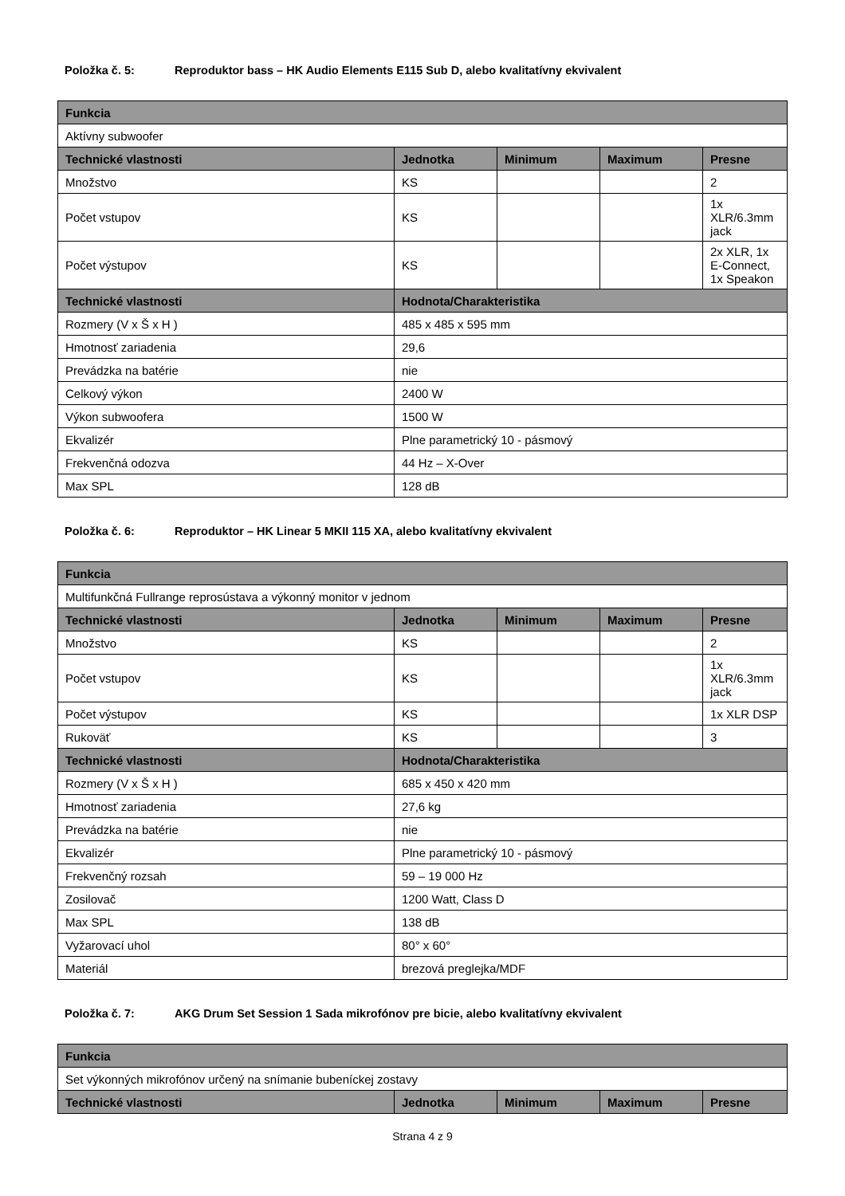Položka č. 5: Reproduktor bass – HK Audio Elements E115 Sub D, alebo kvalitatívny ekvivalent
| Funkcia | | | | |
| --- | --- | --- | --- | --- |
| Aktívny subwoofer | | | | |
| Technické vlastnosti | Jednotka | Minimum | Maximum | Presne |
| Množstvo | KS | | | 2 |
| Počet vstupov | KS | | | 1x XLR/6.3mm jack |
| Počet výstupov | KS | | | 2x XLR, 1x E-Connect, 1x Speakon |
| Technické vlastnosti | Hodnota/Charakteristika | | | |
| Rozmery (V x Š x H ) | 485 x 485 x 595 mm | | | |
| Hmotnosť zariadenia | 29,6 | | | |
| Prevádzka na batérie | nie | | | |
| Celkový výkon | 2400 W | | | |
| Výkon subwoofera | 1500 W | | | |
| Ekvalizér | Plne parametrický 10 - pásmový | | | |
| Frekvenčná odozva | 44 Hz – X-Over | | | |
| Max SPL | 128 dB | | | |
Položka č. 6: Reproduktor – HK Linear 5 MKII 115 XA, alebo kvalitatívny ekvivalent
| Funkcia | | | | |
| --- | --- | --- | --- | --- |
| Multifunkčná Fullrange reprosústava a výkonný monitor v jednom | | | | |
| Technické vlastnosti | Jednotka | Minimum | Maximum | Presne |
| Množstvo | KS | | | 2 |
| Počet vstupov | KS | | | 1x XLR/6.3mm jack |
| Počet výstupov | KS | | | 1x XLR DSP |
| Rukoväť | KS | | | 3 |
| Technické vlastnosti | Hodnota/Charakteristika | | | |
| Rozmery (V x Š x H ) | 685 x 450 x 420 mm | | | |
| Hmotnosť zariadenia | 27,6 kg | | | |
| Prevádzka na batérie | nie | | | |
| Ekvalizér | Plne parametrický 10 - pásmový | | | |
| Frekvenčný rozsah | 59 – 19 000 Hz | | | |
| Zosilovač | 1200 Watt, Class D | | | |
| Max SPL | 138 dB | | | |
| Vyžarovací uhol | 80° x 60° | | | |
| Materiál | brezová preglejka/MDF | | | |
Položka č. 7: AKG Drum Set Session 1 Sada mikrofónov pre bicie, alebo kvalitatívny ekvivalent
| Funkcia | | | | |
| --- | --- | --- | --- | --- |
| Set výkonných mikrofónov určený na snímanie bubeníckej zostavy | | | | |
| Technické vlastnosti | Jednotka | Minimum | Maximum | Presne |
Strana 4 z 9